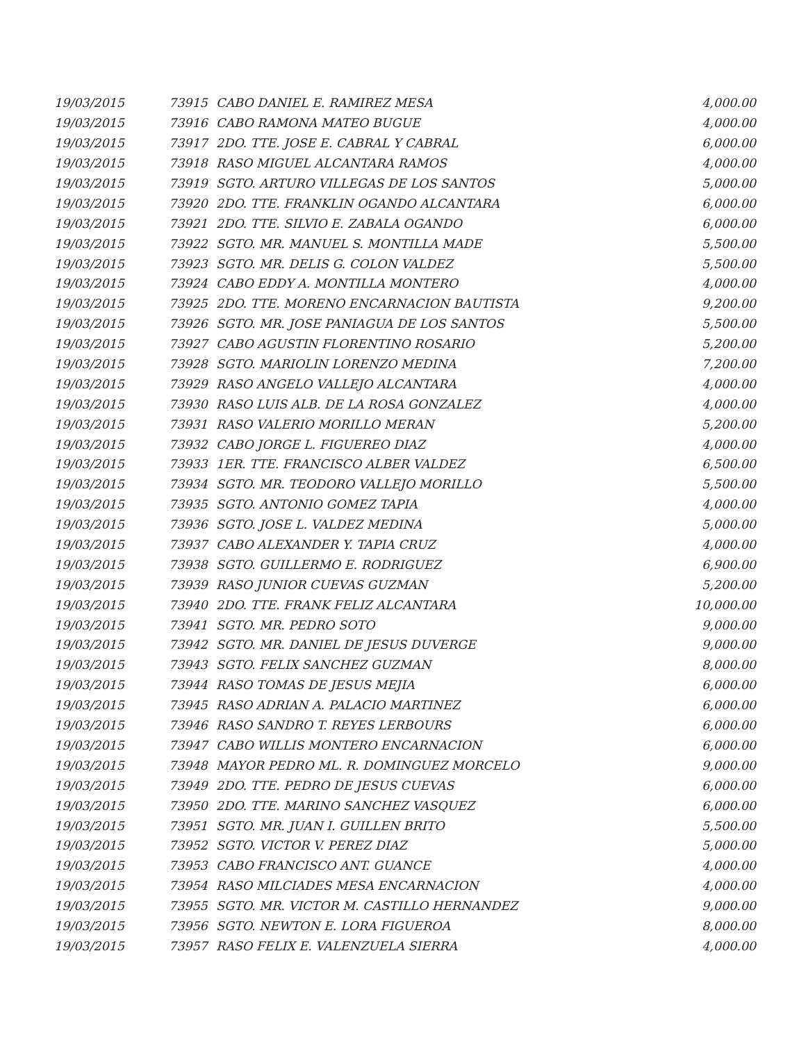| 19/03/2015 | 73915 | CABO DANIEL E. RAMIREZ MESA | 4,000.00 |
| 19/03/2015 | 73916 | CABO RAMONA MATEO BUGUE | 4,000.00 |
| 19/03/2015 | 73917 | 2DO. TTE. JOSE E. CABRAL Y CABRAL | 6,000.00 |
| 19/03/2015 | 73918 | RASO MIGUEL ALCANTARA RAMOS | 4,000.00 |
| 19/03/2015 | 73919 | SGTO. ARTURO VILLEGAS DE LOS SANTOS | 5,000.00 |
| 19/03/2015 | 73920 | 2DO. TTE. FRANKLIN OGANDO ALCANTARA | 6,000.00 |
| 19/03/2015 | 73921 | 2DO. TTE. SILVIO E. ZABALA OGANDO | 6,000.00 |
| 19/03/2015 | 73922 | SGTO. MR. MANUEL S. MONTILLA MADE | 5,500.00 |
| 19/03/2015 | 73923 | SGTO. MR. DELIS G. COLON VALDEZ | 5,500.00 |
| 19/03/2015 | 73924 | CABO EDDY A. MONTILLA MONTERO | 4,000.00 |
| 19/03/2015 | 73925 | 2DO. TTE. MORENO ENCARNACION BAUTISTA | 9,200.00 |
| 19/03/2015 | 73926 | SGTO. MR. JOSE PANIAGUA DE LOS SANTOS | 5,500.00 |
| 19/03/2015 | 73927 | CABO AGUSTIN FLORENTINO ROSARIO | 5,200.00 |
| 19/03/2015 | 73928 | SGTO. MARIOLIN LORENZO MEDINA | 7,200.00 |
| 19/03/2015 | 73929 | RASO ANGELO VALLEJO ALCANTARA | 4,000.00 |
| 19/03/2015 | 73930 | RASO LUIS ALB. DE LA ROSA GONZALEZ | 4,000.00 |
| 19/03/2015 | 73931 | RASO VALERIO MORILLO MERAN | 5,200.00 |
| 19/03/2015 | 73932 | CABO JORGE L. FIGUEREO DIAZ | 4,000.00 |
| 19/03/2015 | 73933 | 1ER. TTE. FRANCISCO ALBER VALDEZ | 6,500.00 |
| 19/03/2015 | 73934 | SGTO. MR. TEODORO VALLEJO MORILLO | 5,500.00 |
| 19/03/2015 | 73935 | SGTO. ANTONIO GOMEZ TAPIA | 4,000.00 |
| 19/03/2015 | 73936 | SGTO. JOSE L. VALDEZ MEDINA | 5,000.00 |
| 19/03/2015 | 73937 | CABO ALEXANDER Y. TAPIA CRUZ | 4,000.00 |
| 19/03/2015 | 73938 | SGTO. GUILLERMO E. RODRIGUEZ | 6,900.00 |
| 19/03/2015 | 73939 | RASO JUNIOR CUEVAS GUZMAN | 5,200.00 |
| 19/03/2015 | 73940 | 2DO. TTE. FRANK FELIZ ALCANTARA | 10,000.00 |
| 19/03/2015 | 73941 | SGTO. MR. PEDRO SOTO | 9,000.00 |
| 19/03/2015 | 73942 | SGTO. MR. DANIEL DE JESUS DUVERGE | 9,000.00 |
| 19/03/2015 | 73943 | SGTO. FELIX SANCHEZ GUZMAN | 8,000.00 |
| 19/03/2015 | 73944 | RASO TOMAS DE JESUS MEJIA | 6,000.00 |
| 19/03/2015 | 73945 | RASO ADRIAN A. PALACIO MARTINEZ | 6,000.00 |
| 19/03/2015 | 73946 | RASO SANDRO T. REYES LERBOURS | 6,000.00 |
| 19/03/2015 | 73947 | CABO WILLIS MONTERO ENCARNACION | 6,000.00 |
| 19/03/2015 | 73948 | MAYOR PEDRO ML. R. DOMINGUEZ MORCELO | 9,000.00 |
| 19/03/2015 | 73949 | 2DO. TTE. PEDRO DE JESUS CUEVAS | 6,000.00 |
| 19/03/2015 | 73950 | 2DO. TTE. MARINO SANCHEZ VASQUEZ | 6,000.00 |
| 19/03/2015 | 73951 | SGTO. MR. JUAN I. GUILLEN BRITO | 5,500.00 |
| 19/03/2015 | 73952 | SGTO. VICTOR V. PEREZ DIAZ | 5,000.00 |
| 19/03/2015 | 73953 | CABO FRANCISCO ANT. GUANCE | 4,000.00 |
| 19/03/2015 | 73954 | RASO MILCIADES MESA ENCARNACION | 4,000.00 |
| 19/03/2015 | 73955 | SGTO. MR. VICTOR M. CASTILLO HERNANDEZ | 9,000.00 |
| 19/03/2015 | 73956 | SGTO. NEWTON E. LORA FIGUEROA | 8,000.00 |
| 19/03/2015 | 73957 | RASO FELIX E. VALENZUELA SIERRA | 4,000.00 |